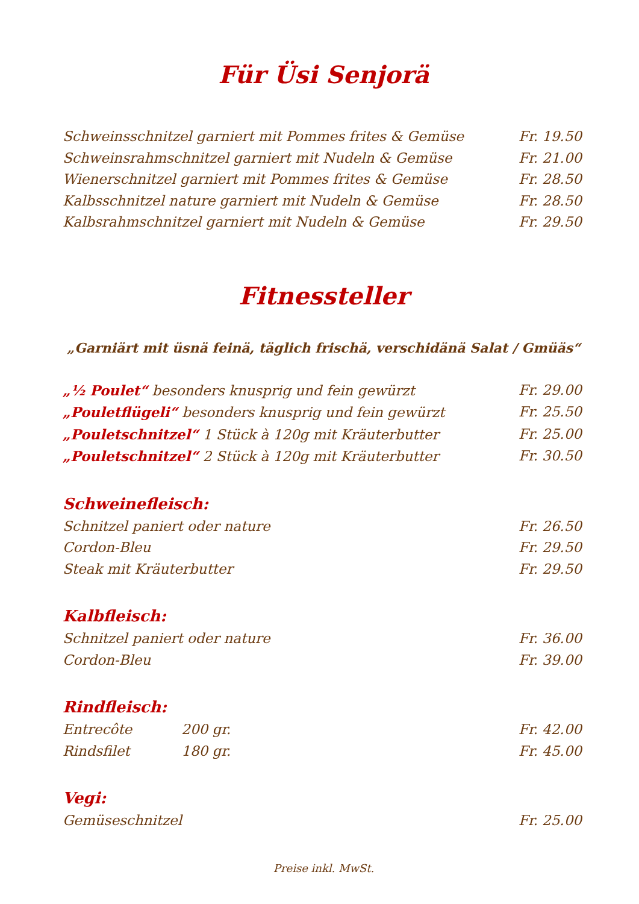Für Üsi Senjorä
Schweinsschnitzel garniert mit Pommes frites & Gemüse Fr. 19.50
Schweinsrahmschnitzel garniert mit Nudeln & Gemüse Fr. 21.00
Wienerschnitzel garniert mit Pommes frites & Gemüse Fr. 28.50
Kalbsschnitzel nature garniert mit Nudeln & Gemüse Fr. 28.50
Kalbsrahmschnitzel garniert mit Nudeln & Gemüse Fr. 29.50
Fitnessteller
„Garniärt mit üsnä feinä, täglich frischä, verschidänä Salat / Gmüäs“
„½ Poulet“ besonders knusprig und fein gewürzt Fr. 29.00
„Pouletflügeli“ besonders knusprig und fein gewürzt Fr. 25.50
„Pouletschnitzel“ 1 Stück à 120g mit Kräuterbutter Fr. 25.00
„Pouletschnitzel“ 2 Stück à 120g mit Kräuterbutter Fr. 30.50
Schweinefleisch:
Schnitzel paniert oder nature Fr. 26.50
Cordon-Bleu Fr. 29.50
Steak mit Kräuterbutter Fr. 29.50
Kalbfleisch:
Schnitzel paniert oder nature Fr. 36.00
Cordon-Bleu Fr. 39.00
Rindfleisch:
Entrecôte 200 gr. Fr. 42.00
Rindsfilet 180 gr. Fr. 45.00
Vegi:
Gemüseschnitzel Fr. 25.00
Preise inkl. MwSt.